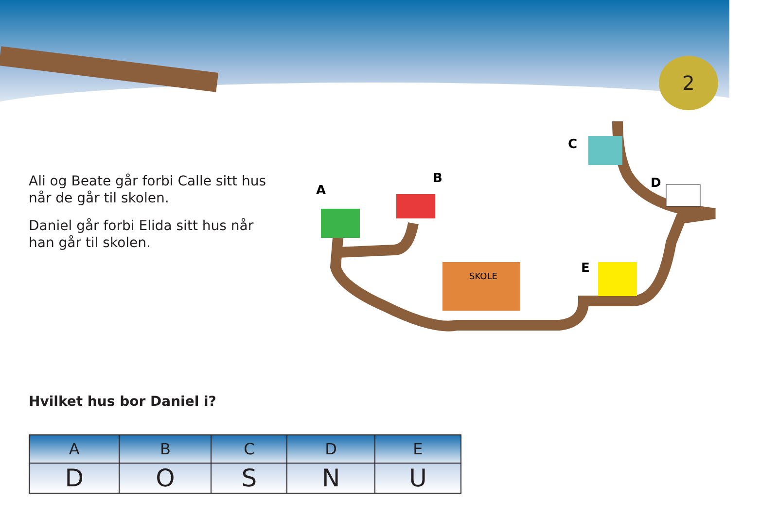2
A
B
C
D
E
SKOLE
Ali og Beate går forbi Calle sitt hus når de går til skolen.
Daniel går forbi Elida sitt hus når han går til skolen.
Hvilket hus bor Daniel i?
| A | B | C | D | E |
| --- | --- | --- | --- | --- |
| D | O | S | N | U |